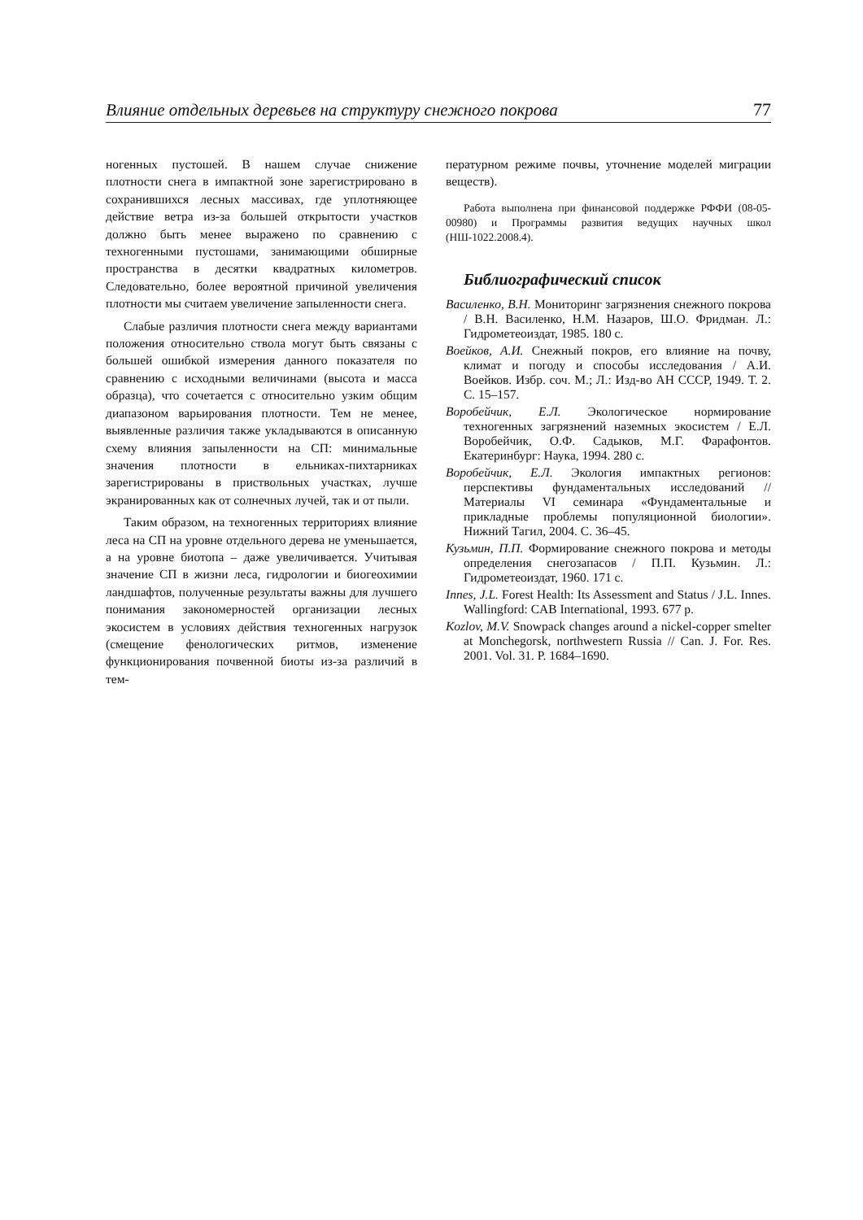Влияние отдельных деревьев на структуру снежного покрова 77
ногенных пустошей. В нашем случае снижение плотности снега в импактной зоне зарегистрировано в сохранившихся лесных массивах, где уплотняющее действие ветра из-за большей открытости участков должно быть менее выражено по сравнению с техногенными пустошами, занимающими обширные пространства в десятки квадратных километров. Следовательно, более вероятной причиной увеличения плотности мы считаем увеличение запыленности снега.
Слабые различия плотности снега между вариантами положения относительно ствола могут быть связаны с большей ошибкой измерения данного показателя по сравнению с исходными величинами (высота и масса образца), что сочетается с относительно узким общим диапазоном варьирования плотности. Тем не менее, выявленные различия также укладываются в описанную схему влияния запыленности на СП: минимальные значения плотности в ельниках-пихтарниках зарегистрированы в приствольных участках, лучше экранированных как от солнечных лучей, так и от пыли.
Таким образом, на техногенных территориях влияние леса на СП на уровне отдельного дерева не уменьшается, а на уровне биотопа – даже увеличивается. Учитывая значение СП в жизни леса, гидрологии и биогеохимии ландшафтов, полученные результаты важны для лучшего понимания закономерностей организации лесных экосистем в условиях действия техногенных нагрузок (смещение фенологических ритмов, изменение функционирования почвенной биоты из-за различий в тем-
пературном режиме почвы, уточнение моделей миграции веществ).
Работа выполнена при финансовой поддержке РФФИ (08-05-00980) и Программы развития ведущих научных школ (НШ-1022.2008.4).
Библиографический список
Василенко, В.Н. Мониторинг загрязнения снежного покрова / В.Н. Василенко, Н.М. Назаров, Ш.О. Фридман. Л.: Гидрометеоиздат, 1985. 180 с.
Воейков, А.И. Снежный покров, его влияние на почву, климат и погоду и способы исследования / А.И. Воейков. Избр. соч. М.; Л.: Изд-во АН СССР, 1949. Т. 2. С. 15–157.
Воробейчик, Е.Л. Экологическое нормирование техногенных загрязнений наземных экосистем / Е.Л. Воробейчик, О.Ф. Садыков, М.Г. Фарафонтов. Екатеринбург: Наука, 1994. 280 с.
Воробейчик, Е.Л. Экология импактных регионов: перспективы фундаментальных исследований // Материалы VI семинара «Фундаментальные и прикладные проблемы популяционной биологии». Нижний Тагил, 2004. С. 36–45.
Кузьмин, П.П. Формирование снежного покрова и методы определения снегозапасов / П.П. Кузьмин. Л.: Гидрометеоиздат, 1960. 171 с.
Innes, J.L. Forest Health: Its Assessment and Status / J.L. Innes. Wallingford: CAB International, 1993. 677 p.
Kozlov, M.V. Snowpack changes around a nickel-copper smelter at Monchegorsk, northwestern Russia // Can. J. For. Res. 2001. Vol. 31. P. 1684–1690.